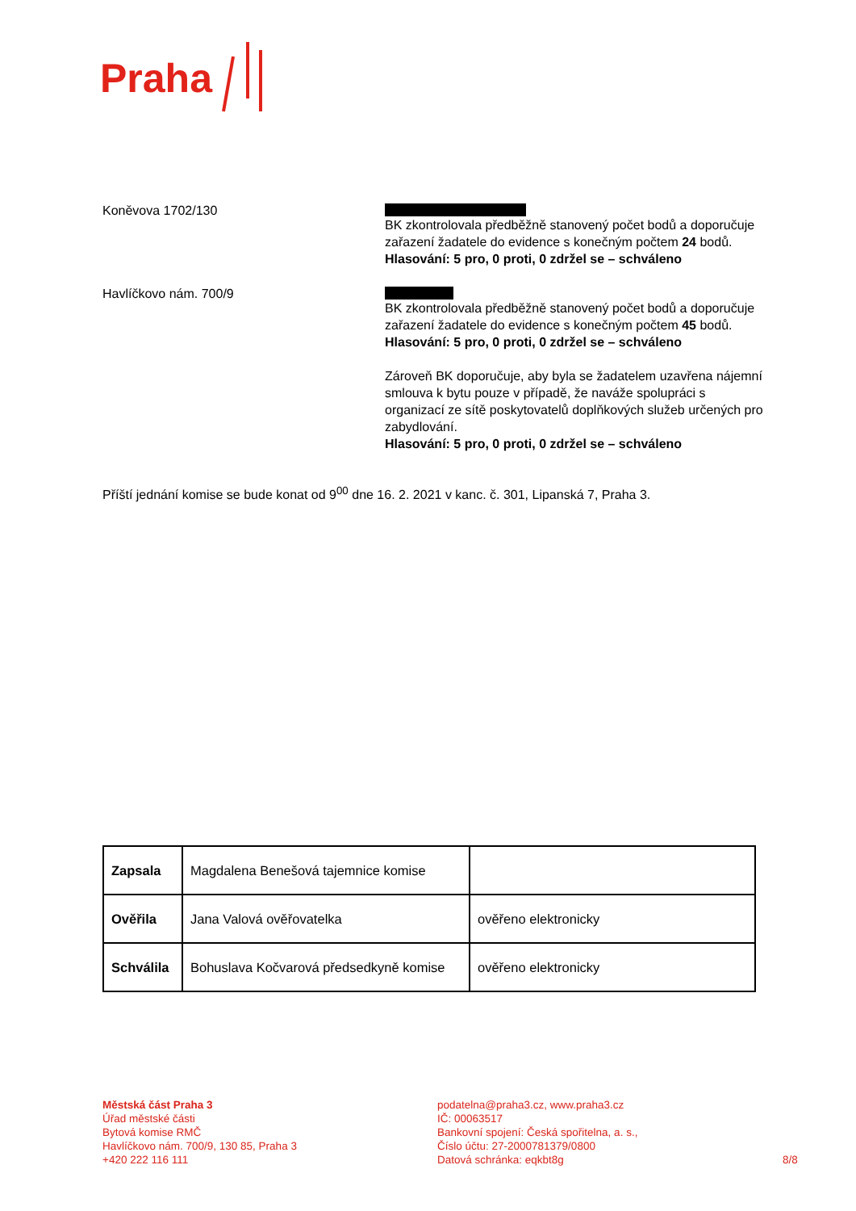Praha
Koněvova 1702/130
BK zkontrolovala předběžně stanovený počet bodů a doporučuje zařazení žadatele do evidence s konečným počtem 24 bodů.
Hlasování: 5 pro, 0 proti, 0 zdržel se – schváleno
Havlíčkovo nám. 700/9
BK zkontrolovala předběžně stanovený počet bodů a doporučuje zařazení žadatele do evidence s konečným počtem 45 bodů.
Hlasování: 5 pro, 0 proti, 0 zdržel se – schváleno
Zároveň BK doporučuje, aby byla se žadatelem uzavřena nájemní smlouva k bytu pouze v případě, že naváže spolupráci s organizací ze sítě poskytovatelů doplňkových služeb určených pro zabydlování.
Hlasování: 5 pro, 0 proti, 0 zdržel se – schváleno
Příští jednání komise se bude konat od 9<sup>00</sup> dne 16. 2. 2021 v kanc. č. 301, Lipanská 7, Praha 3.
| Zapsala | Magdalena Benešová tajemnice komise | |
| Ověřila | Jana Valová ověřovatelka | ověřeno elektronicky |
| Schválila | Bohuslava Kočvarová předsedkyně komise | ověřeno elektronicky |
Městská část Praha 3
Úřad městské části
Bytová komise RMČ
Havlíčkovo nám. 700/9, 130 85, Praha 3
+420 222 116 111
podatelna@praha3.cz, www.praha3.cz
IČ: 00063517
Bankovní spojení: Česká spořitelna, a. s.,
Číslo účtu: 27-2000781379/0800
Datová schránka: eqkbt8g
8/8